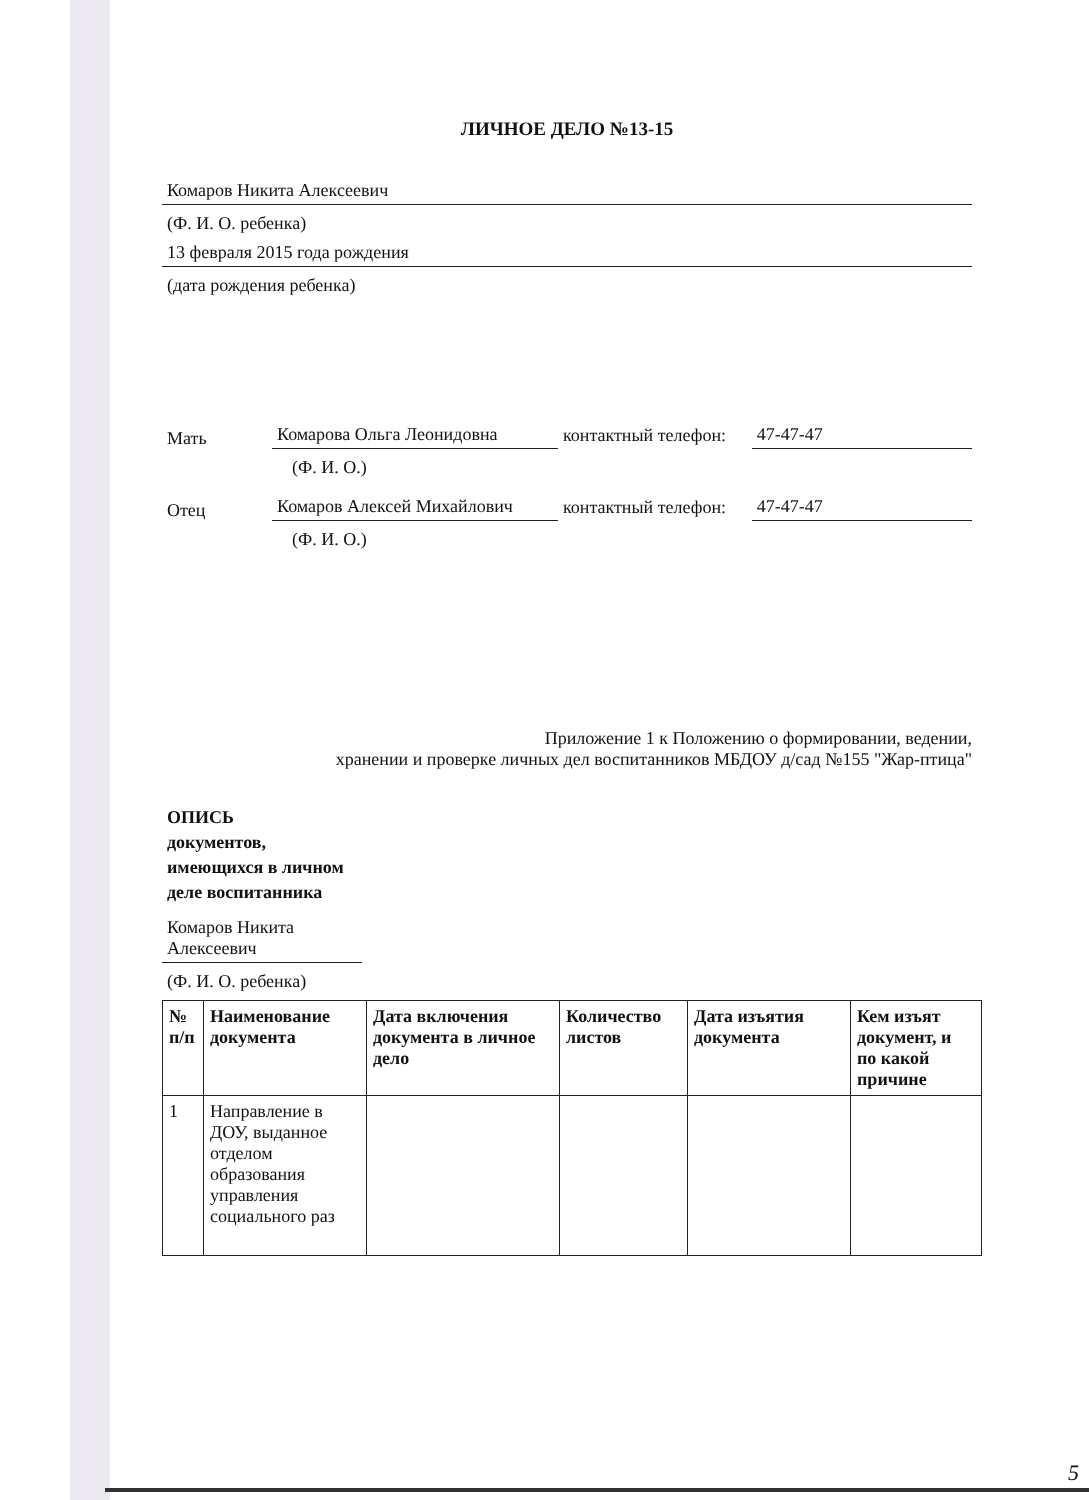ЛИЧНОЕ ДЕЛО №13-15
Комаров Никита Алексеевич
(Ф. И. О. ребенка)
13 февраля 2015 года рождения
(дата рождения ребенка)
Мать Комарова Ольга Леонидовна контактный телефон: 47-47-47
(Ф. И. О.)
Отец Комаров Алексей Михайлович контактный телефон: 47-47-47
(Ф. И. О.)
Приложение 1 к Положению о формировании, ведении,
хранении и проверке личных дел воспитанников МБДОУ д/сад №155 "Жар-птица"
ОПИСЬ
документов, имеющихся в личном деле воспитанника
Комаров Никита Алексеевич
(Ф. И. О. ребенка)
| № п/п | Наименование документа | Дата включения документа в личное дело | Количество листов | Дата изъятия документа | Кем изъят документ, и по какой причине |
| --- | --- | --- | --- | --- | --- |
| 1 | Направление в ДОУ, выданное отделом образования управления социального раз | | | | |
5